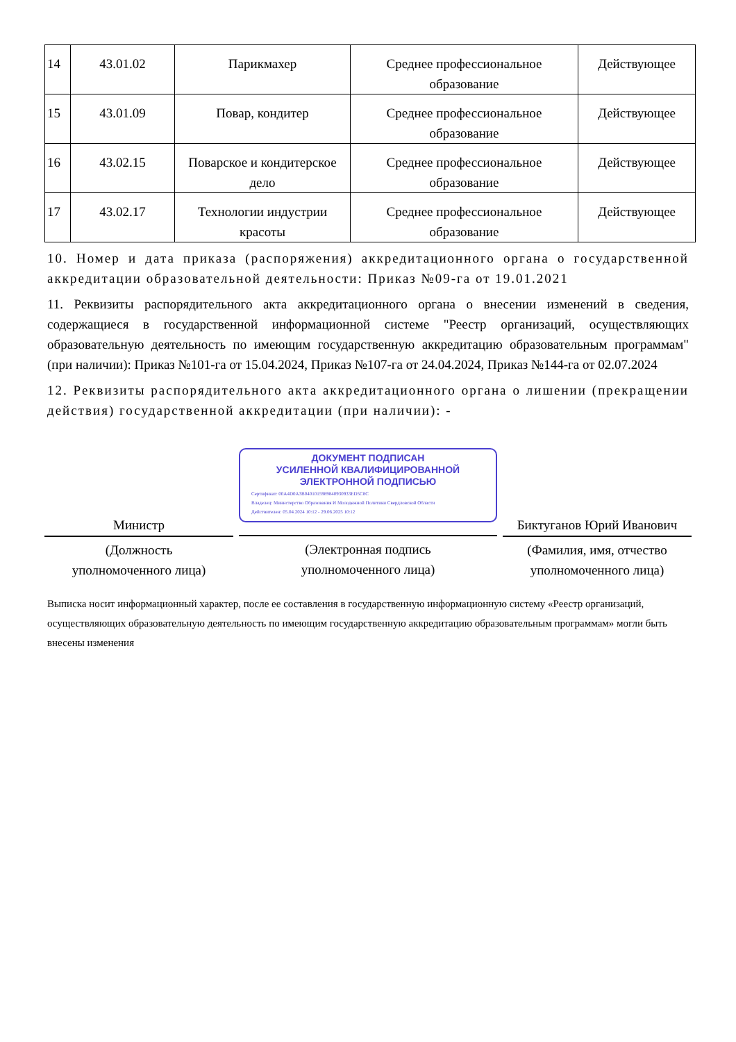| 14 | 43.01.02 | Парикмахер | Среднее профессиональное образование | Действующее |
| 15 | 43.01.09 | Повар, кондитер | Среднее профессиональное образование | Действующее |
| 16 | 43.02.15 | Поварское и кондитерское дело | Среднее профессиональное образование | Действующее |
| 17 | 43.02.17 | Технологии индустрии красоты | Среднее профессиональное образование | Действующее |
10. Номер и дата приказа (распоряжения) аккредитационного органа о государственной аккредитации образовательной деятельности: Приказ №09-га от 19.01.2021
11. Реквизиты распорядительного акта аккредитационного органа о внесении изменений в сведения, содержащиеся в государственной информационной системе "Реестр организаций, осуществляющих образовательную деятельность по имеющим государственную аккредитацию образовательным программам" (при наличии): Приказ №101-га от 15.04.2024, Приказ №107-га от 24.04.2024, Приказ №144-га от 02.07.2024
12. Реквизиты распорядительного акта аккредитационного органа о лишении (прекращении действия) государственной аккредитации (при наличии): -
Министр
(Должность
уполномоченного лица)
ДОКУМЕНТ ПОДПИСАН
УСИЛЕННОЙ КВАЛИФИЦИРОВАННОЙ
ЭЛЕКТРОННОЙ ПОДПИСЬЮ
Сертификат: 00A4D0A3B0401015989840930933ED5C8C
Владелец: Министерство Образования И Молодежной Политики Свердловской Области
Действителен: 05.04.2024 10:12 - 29.06.2025 10:12
(Электронная подпись
уполномоченного лица)
Биктуганов Юрий Иванович
(Фамилия, имя, отчество
уполномоченного лица)
Выписка носит информационный характер, после ее составления в государственную информационную систему «Реестр организаций, осуществляющих образовательную деятельность по имеющим государственную аккредитацию образовательным программам» могли быть внесены изменения